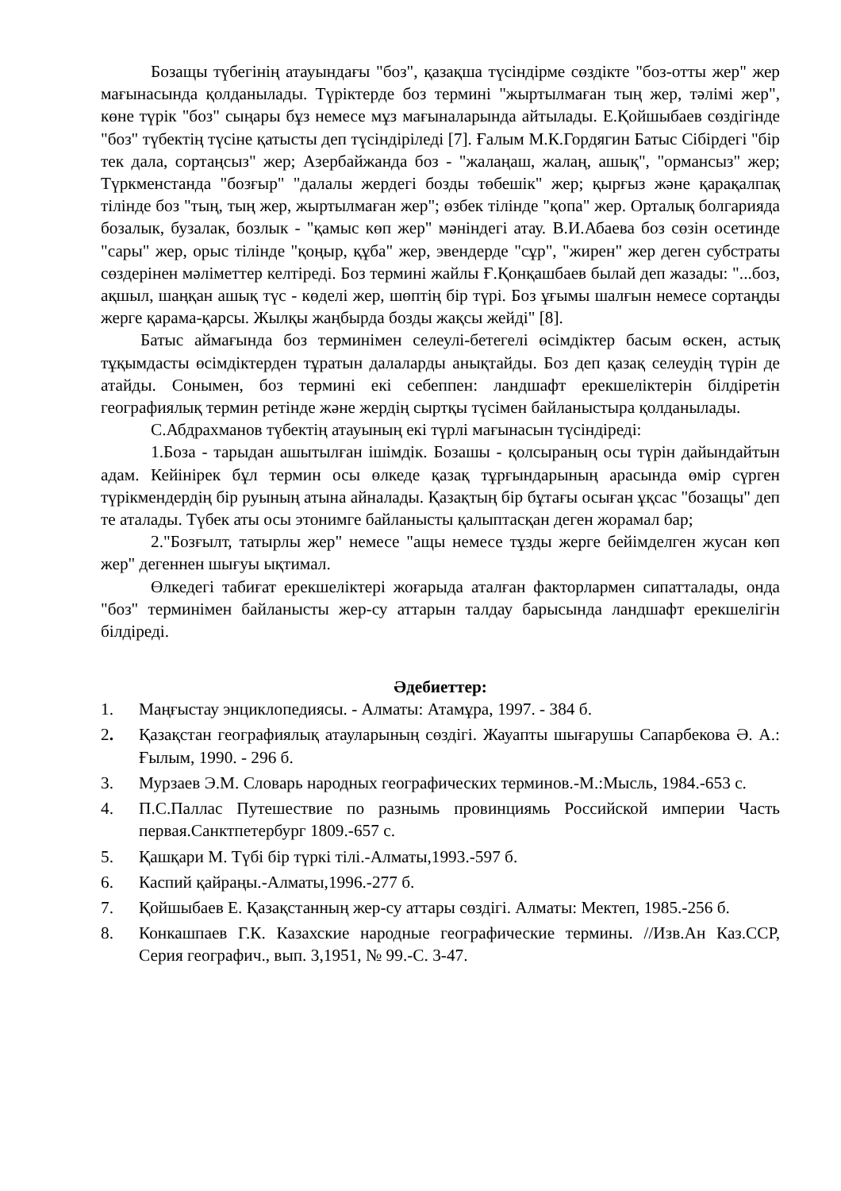Бозащы түбегінің атауындағы "боз", қазақша түсіндірме сөздікте "боз-отты жер" жер мағынасында қолданылады. Түріктерде боз термині "жыртылмаған тың жер, тәлімі жер", көне түрік "боз" сыңары бұз немесе мұз мағыналарында айтылады. Е.Қойшыбаев сөздігінде "боз" түбектің түсіне қатысты деп түсіндіріледі [7]. Ғалым М.К.Гордягин Батыс Сібірдегі "бір тек дала, сортаңсыз" жер; Азербайжанда боз - "жалаңаш, жалаң, ашық", "ормансыз" жер; Түркменстанда "бозғыр" "далалы жердегі бозды төбешік" жер; қырғыз және қарақалпақ тілінде боз "тың, тың жер, жыртылмаған жер"; өзбек тілінде "қопа" жер. Орталық болгарияда бозалык, бузалак, бозлык - "қамыс көп жер" мәніндегі атау. В.И.Абаева боз сөзін осетинде "сары" жер, орыс тілінде "қоңыр, құба" жер, эвендерде "сұр", "жирен" жер деген субстраты сөздерінен мәліметтер келтіреді. Боз термині жайлы Ғ.Қонқашбаев былай деп жазады: "...боз, ақшыл, шаңқан ашық түс - көделі жер, шөптің бір түрі. Боз ұғымы шалғын немесе сортаңды жерге қарама-қарсы. Жылқы жаңбырда бозды жақсы жейді" [8].
Батыс аймағында боз терминімен селеулі-бетегелі өсімдіктер басым өскен, астық тұқымдасты өсімдіктерден тұратын далаларды анықтайды. Боз деп қазақ селеудің түрін де атайды. Сонымен, боз термині екі себеппен: ландшафт ерекшеліктерін білдіретін географиялық термин ретінде және жердің сыртқы түсімен байланыстыра қолданылады.
С.Абдрахманов түбектің атауының екі түрлі мағынасын түсіндіреді:
1.Боза - тарыдан ашытылған ішімдік. Бозашы - қолсыраның осы түрін дайындайтын адам. Кейінірек бұл термин осы өлкеде қазақ тұрғындарының арасында өмір сүрген түрікмендердің бір руының атына айналады. Қазақтың бір бұтағы осыған ұқсас "бозащы" деп те аталады. Түбек аты осы этонимге байланысты қалыптасқан деген жорамал бар;
2."Бозғылт, татырлы жер" немесе "ащы немесе тұзды жерге бейімделген жусан көп жер" дегеннен шығуы ықтимал.
Өлкедегі табиғат ерекшеліктері жоғарыда аталған факторлармен сипатталады, онда "боз" терминімен байланысты жер-су аттарын талдау барысында ландшафт ерекшелігін білдіреді.
Әдебиеттер:
1. Маңғыстау энциклопедиясы. - Алматы: Атамұра, 1997. - 384 б.
2. Қазақстан географиялық атауларының сөздігі. Жауапты шығарушы Сапарбекова Ә. А.: Ғылым, 1990. - 296 б.
3. Мурзаев Э.М. Словарь народных географических терминов.-М.:Мысль, 1984.-653 с.
4. П.С.Паллас Путешествие по разнымь провинциямь Российской империи Часть первая.Санктпетербург 1809.-657 с.
5. Қашқари М. Түбі бір түркі тілі.-Алматы,1993.-597 б.
6. Каспий қайраңы.-Алматы,1996.-277 б.
7. Қойшыбаев Е. Қазақстанның жер-су аттары сөздігі. Алматы: Мектеп, 1985.-256 б.
8. Конкашпаев Г.К. Казахские народные географические термины. //Изв.Ан Каз.ССР, Серия географич., вып. 3,1951, № 99.-С. 3-47.